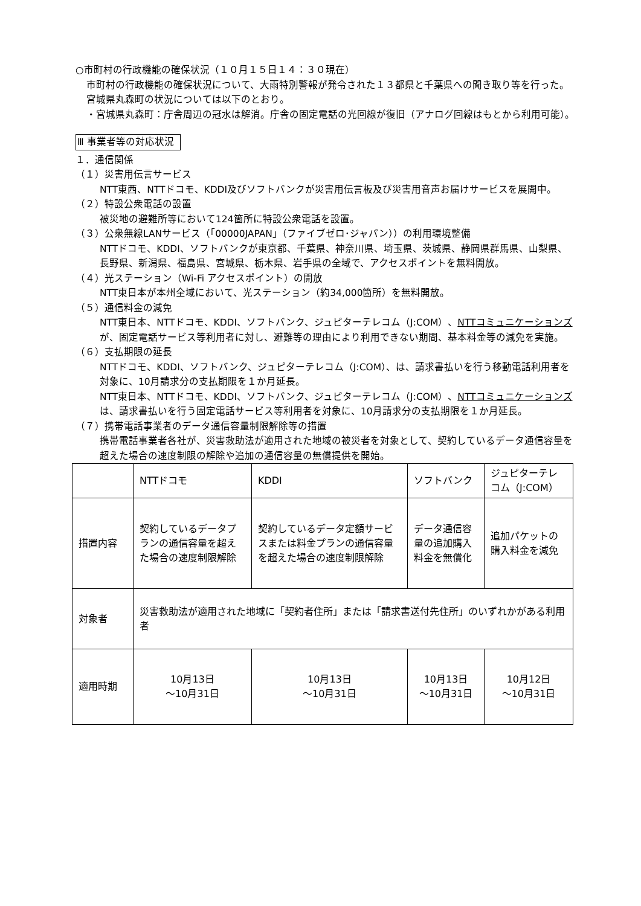○市町村の行政機能の確保状況（１０月１５日１４：３０現在）
市町村の行政機能の確保状況について、大雨特別警報が発令された１３都県と千葉県への聞き取り等を行った。宮城県丸森町の状況については以下のとおり。
・宮城県丸森町：庁舎周辺の冠水は解消。庁舎の固定電話の光回線が復旧（アナログ回線はもとから利用可能）。
Ⅲ 事業者等の対応状況
１．通信関係
（１）災害用伝言サービス
NTT東西、NTTドコモ、KDDI及びソフトバンクが災害用伝言板及び災害用音声お届けサービスを展開中。
（２）特設公衆電話の設置
被災地の避難所等において124箇所に特設公衆電話を設置。
（３）公衆無線LANサービス（｢00000JAPAN｣（ファイブゼロ･ジャパン））の利用環境整備
NTTドコモ、KDDI、ソフトバンクが東京都、千葉県、神奈川県、埼玉県、茨城県、静岡県群馬県、山梨県、長野県、新潟県、福島県、宮城県、栃木県、岩手県の全域で、アクセスポイントを無料開放。
（４）光ステーション（Wi-Fi アクセスポイント）の開放
NTT東日本が本州全域において、光ステーション（約34,000箇所）を無料開放。
（５）通信料金の減免
NTT東日本、NTTドコモ、KDDI、ソフトバンク、ジュピターテレコム（J:COM）、NTTコミュニケーションズが、固定電話サービス等利用者に対し、避難等の理由により利用できない期間、基本料金等の減免を実施。
（６）支払期限の延長
NTTドコモ、KDDI、ソフトバンク、ジュピターテレコム（J:COM）、は、請求書払いを行う移動電話利用者を対象に、10月請求分の支払期限を１か月延長。
NTT東日本、NTTドコモ、KDDI、ソフトバンク、ジュピターテレコム（J:COM）、NTTコミュニケーションズは、請求書払いを行う固定電話サービス等利用者を対象に、10月請求分の支払期限を１か月延長。
（７）携帯電話事業者のデータ通信容量制限解除等の措置
携帯電話事業者各社が、災害救助法が適用された地域の被災者を対象として、契約しているデータ通信容量を超えた場合の速度制限の解除や追加の通信容量の無償提供を開始。
| | NTTドコモ | KDDI | ソフトバンク | ジュピターテレコム（J:COM） |
| 措置内容 | 契約しているデータプランの通信容量を超えた場合の速度制限解除 | 契約しているデータ定額サービスまたは料金プランの通信容量を超えた場合の速度制限解除 | データ通信容量の追加購入料金を無償化 | 追加パケットの購入料金を減免 |
| 対象者 | 災害救助法が適用された地域に「契約者住所」または「請求書送付先住所」のいずれかがある利用者 | | | |
| 適用時期 | 10月13日 ～10月31日 | 10月13日 ～10月31日 | 10月13日 ～10月31日 | 10月12日 ～10月31日 |